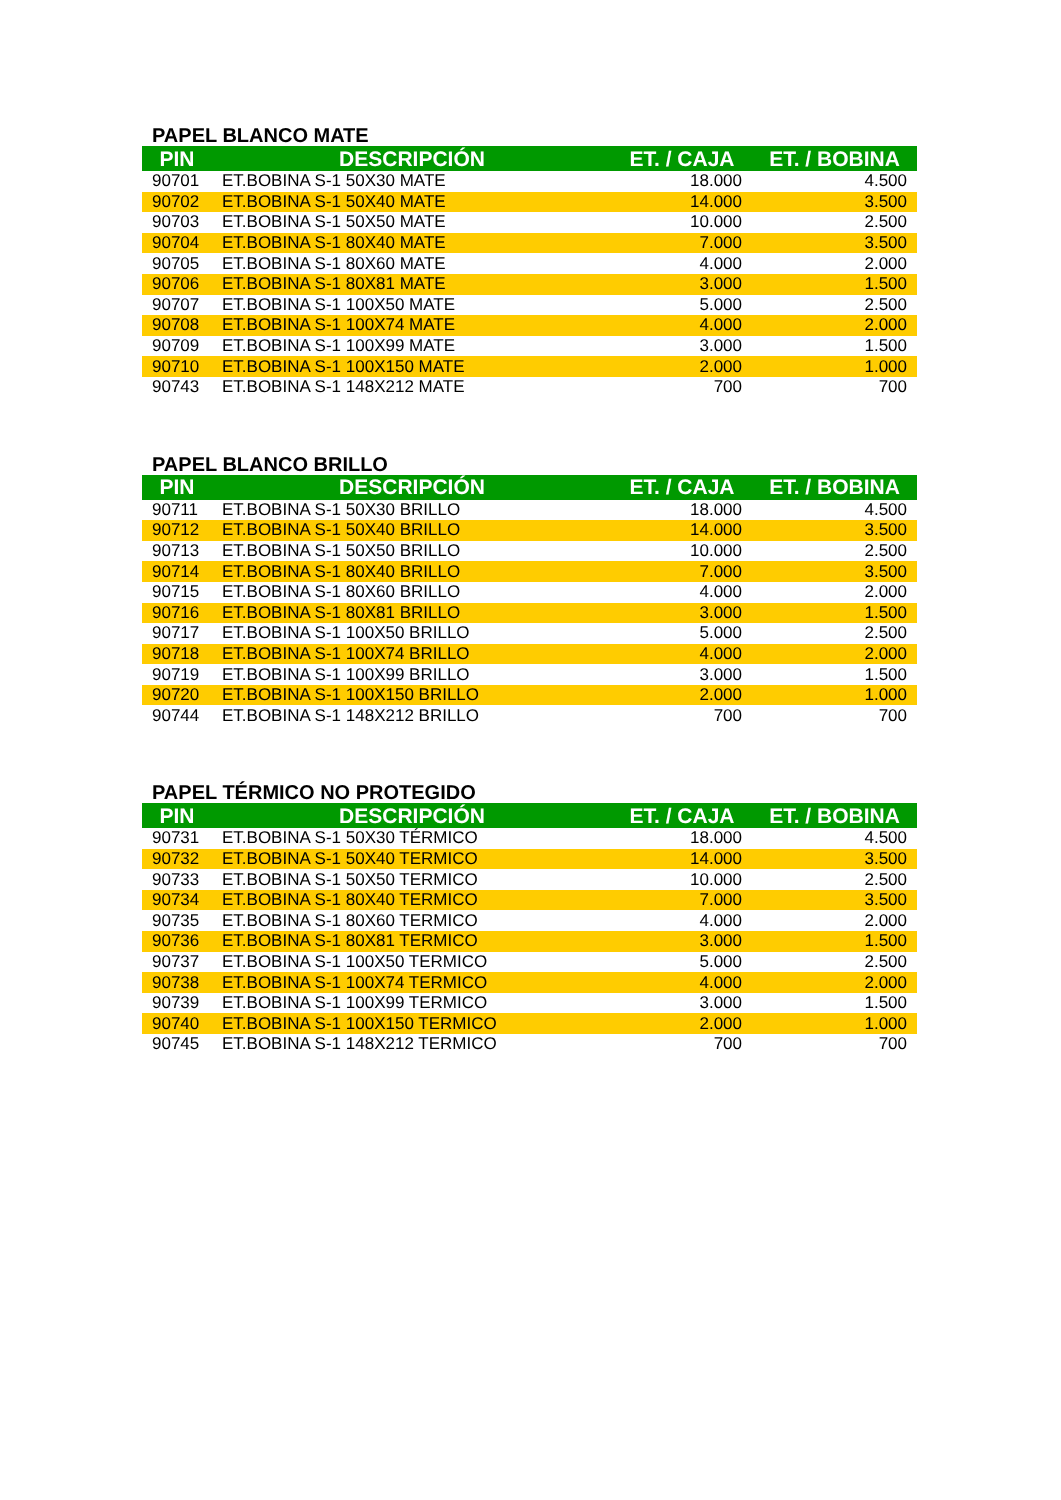PAPEL BLANCO MATE
| PIN | DESCRIPCIÓN | ET. / CAJA | ET. / BOBINA |
| --- | --- | --- | --- |
| 90701 | ET.BOBINA S-1 50X30 MATE | 18.000 | 4.500 |
| 90702 | ET.BOBINA S-1 50X40 MATE | 14.000 | 3.500 |
| 90703 | ET.BOBINA S-1 50X50 MATE | 10.000 | 2.500 |
| 90704 | ET.BOBINA S-1 80X40 MATE | 7.000 | 3.500 |
| 90705 | ET.BOBINA S-1 80X60 MATE | 4.000 | 2.000 |
| 90706 | ET.BOBINA S-1 80X81 MATE | 3.000 | 1.500 |
| 90707 | ET.BOBINA S-1 100X50 MATE | 5.000 | 2.500 |
| 90708 | ET.BOBINA S-1 100X74 MATE | 4.000 | 2.000 |
| 90709 | ET.BOBINA S-1 100X99 MATE | 3.000 | 1.500 |
| 90710 | ET.BOBINA S-1 100X150 MATE | 2.000 | 1.000 |
| 90743 | ET.BOBINA S-1 148X212 MATE | 700 | 700 |
PAPEL BLANCO BRILLO
| PIN | DESCRIPCIÓN | ET. / CAJA | ET. / BOBINA |
| --- | --- | --- | --- |
| 90711 | ET.BOBINA S-1 50X30 BRILLO | 18.000 | 4.500 |
| 90712 | ET.BOBINA S-1 50X40 BRILLO | 14.000 | 3.500 |
| 90713 | ET.BOBINA S-1 50X50 BRILLO | 10.000 | 2.500 |
| 90714 | ET.BOBINA S-1 80X40 BRILLO | 7.000 | 3.500 |
| 90715 | ET.BOBINA S-1 80X60 BRILLO | 4.000 | 2.000 |
| 90716 | ET.BOBINA S-1 80X81 BRILLO | 3.000 | 1.500 |
| 90717 | ET.BOBINA S-1 100X50 BRILLO | 5.000 | 2.500 |
| 90718 | ET.BOBINA S-1 100X74 BRILLO | 4.000 | 2.000 |
| 90719 | ET.BOBINA S-1 100X99 BRILLO | 3.000 | 1.500 |
| 90720 | ET.BOBINA S-1 100X150 BRILLO | 2.000 | 1.000 |
| 90744 | ET.BOBINA S-1 148X212 BRILLO | 700 | 700 |
PAPEL TÉRMICO NO PROTEGIDO
| PIN | DESCRIPCIÓN | ET. / CAJA | ET. / BOBINA |
| --- | --- | --- | --- |
| 90731 | ET.BOBINA S-1 50X30 TÉRMICO | 18.000 | 4.500 |
| 90732 | ET.BOBINA S-1 50X40 TERMICO | 14.000 | 3.500 |
| 90733 | ET.BOBINA S-1 50X50 TERMICO | 10.000 | 2.500 |
| 90734 | ET.BOBINA S-1 80X40 TERMICO | 7.000 | 3.500 |
| 90735 | ET.BOBINA S-1 80X60 TERMICO | 4.000 | 2.000 |
| 90736 | ET.BOBINA S-1 80X81 TERMICO | 3.000 | 1.500 |
| 90737 | ET.BOBINA S-1 100X50 TERMICO | 5.000 | 2.500 |
| 90738 | ET.BOBINA S-1 100X74 TERMICO | 4.000 | 2.000 |
| 90739 | ET.BOBINA S-1 100X99 TERMICO | 3.000 | 1.500 |
| 90740 | ET.BOBINA S-1 100X150 TERMICO | 2.000 | 1.000 |
| 90745 | ET.BOBINA S-1 148X212 TERMICO | 700 | 700 |